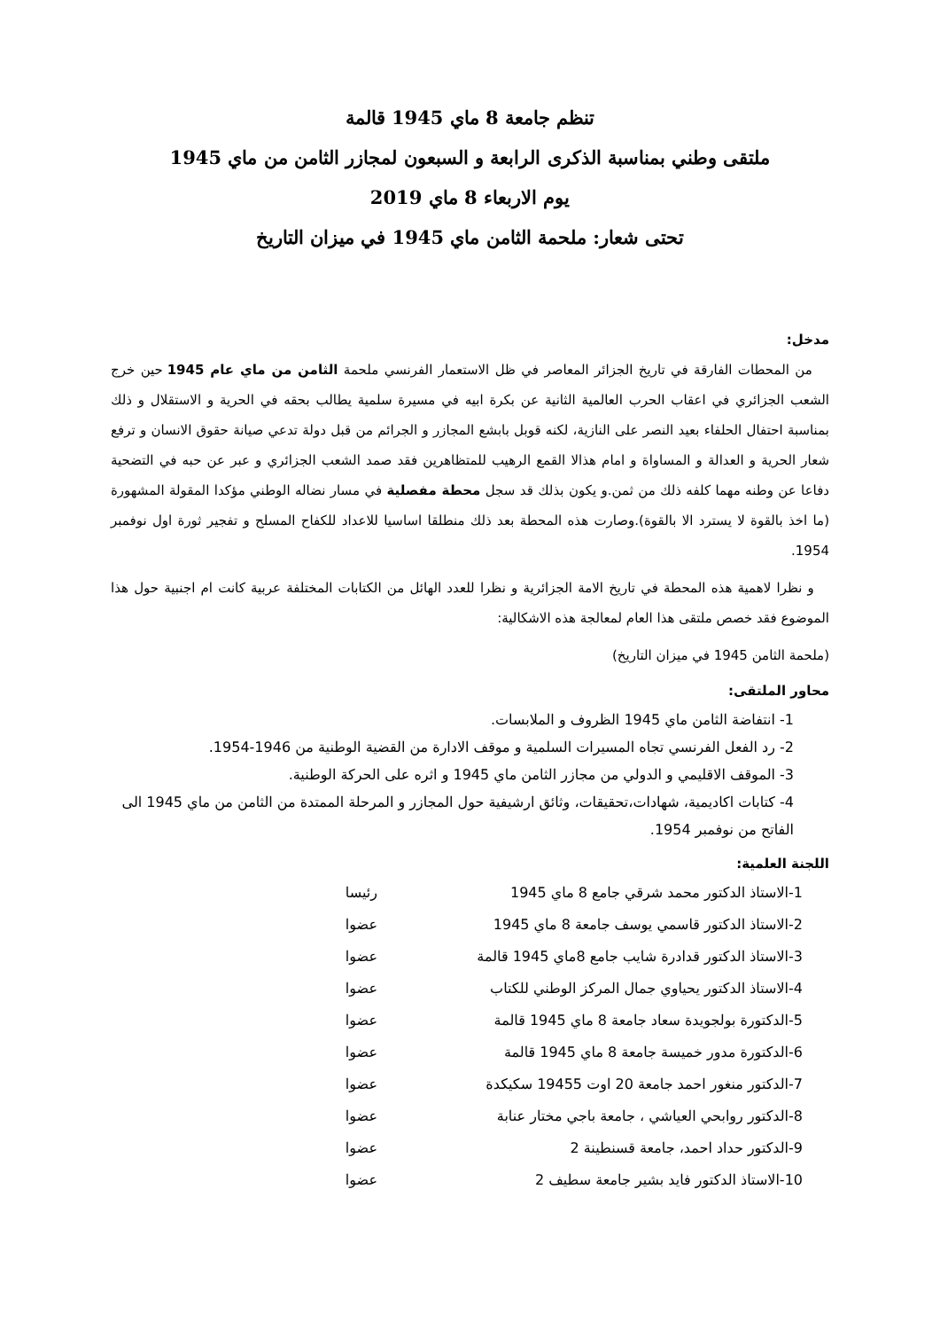تنظم جامعة 8 ماي 1945 قالمة
ملتقى وطني بمناسبة الذكرى الرابعة و السبعون لمجازر الثامن من ماي 1945
يوم الاربعاء 8 ماي 2019
تحتى شعار: ملحمة الثامن ماي 1945 في ميزان التاريخ
مدخل:
من المحطات الفارقة في تاريخ الجزائر المعاصر في ظل الاستعمار الفرنسي ملحمة الثامن من ماي عام 1945 حين خرج الشعب الجزائري في اعقاب الحرب العالمية الثانية عن بكرة ابيه في مسيرة سلمية يطالب بحقه في الحرية و الاستقلال و ذلك بمناسبة احتفال الحلفاء بعيد النصر على النازية، لكنه قوبل بابشع المجازر و الجرائم من قبل دولة تدعي صيانة حقوق الانسان و ترفع شعار الحرية و العدالة و المساواة و امام هذالا القمع الرهيب للمتظاهرين فقد صمد الشعب الجزائري و عبر عن حبه في التضحية دفاعا عن وطنه مهما كلفه ذلك من ثمن.و يكون بذلك قد سجل محطة مفصلية في مسار نضاله الوطني مؤكدا المقولة المشهورة (ما اخذ بالقوة لا يسترد الا بالقوة).وصارت هذه المحطة بعد ذلك منطلقا اساسيا للاعداد للكفاح المسلح و تفجير ثورة اول نوفمبر 1954.
و نظرا لاهمية هذه المحطة في تاريخ الامة الجزائرية و نظرا للعدد الهائل من الكتابات المختلفة عربية كانت ام اجنبية حول هذا الموضوع فقد خصص ملتقى هذا العام لمعالجة هذه الاشكالية:
(ملحمة الثامن 1945 في ميزان التاريخ)
محاور الملتقى:
1- انتفاضة الثامن ماي 1945 الظروف و الملابسات.
2- رد الفعل الفرنسي تجاه المسيرات السلمية و موقف الادارة من القضية الوطنية من 1946-1954.
3- الموقف الاقليمي و الدولي من مجازر الثامن ماي 1945 و اثره على الحركة الوطنية.
4- كتابات اكاديمية، شهادات،تحقيقات، وثائق ارشيفية حول المجازر و المرحلة الممتدة من الثامن من ماي 1945 الى الفاتح من نوفمبر 1954.
اللجنة العلمية:
| 1-الاستاذ الدكتور محمد شرقي جامع 8 ماي 1945 | رئيسا |
| 2-الاستاذ الدكتور قاسمي يوسف جامعة 8 ماي 1945 | عضوا |
| 3-الاستاذ الدكتور قدادرة شايب جامع 8ماي 1945 قالمة | عضوا |
| 4-الاستاذ الدكتور يحياوي جمال المركز الوطني للكتاب | عضوا |
| 5-الدكتورة بولجويدة سعاد جامعة 8 ماي 1945 قالمة | عضوا |
| 6-الدكتورة مدور خميسة جامعة 8 ماي 1945 قالمة | عضوا |
| 7-الدكتور منغور احمد جامعة 20 اوت 19455 سكيكدة | عضوا |
| 8-الدكتور روابحي العياشي ، جامعة باجي مختار عنابة | عضوا |
| 9-الدكتور حداد احمد، جامعة قسنطينة 2 | عضوا |
| 10-الاستاذ الدكتور فايد بشير جامعة سطيف 2 | عضوا |